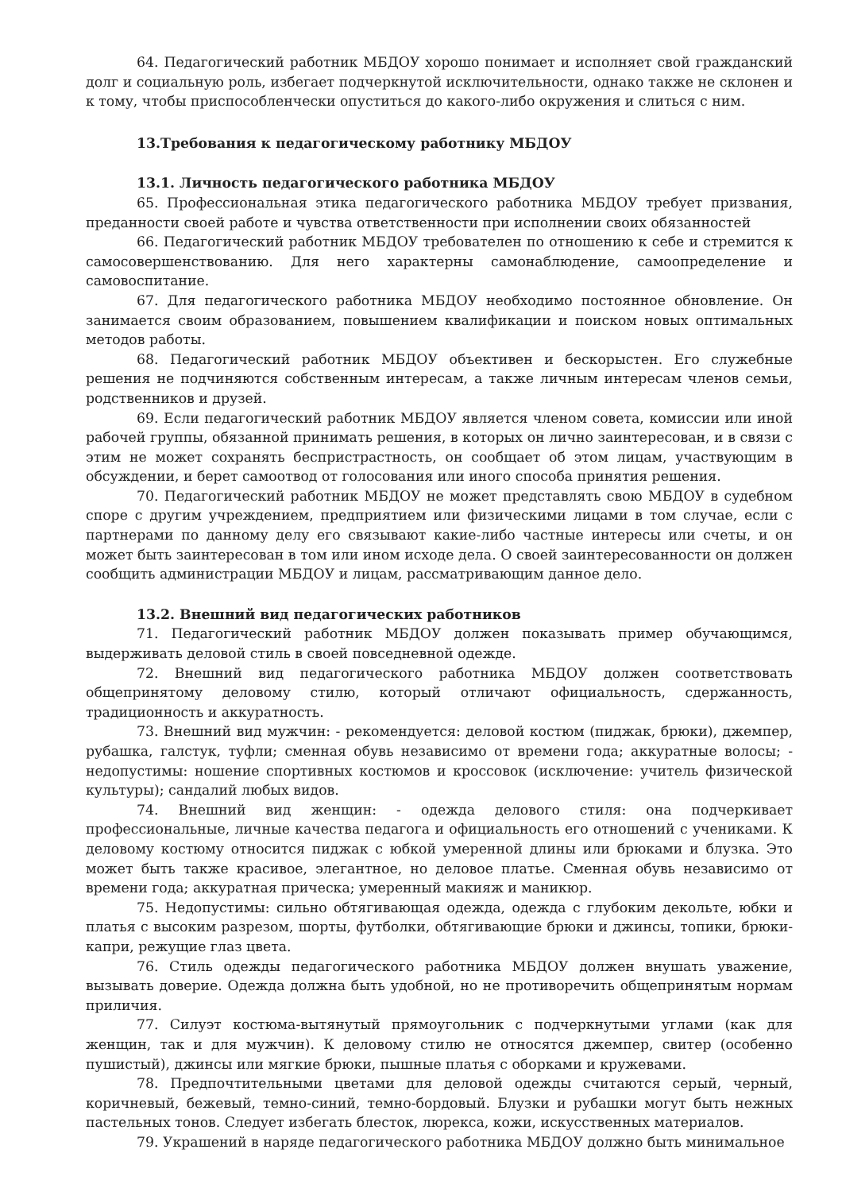64. Педагогический работник МБДОУ хорошо понимает и исполняет свой гражданский долг и социальную роль, избегает подчеркнутой исключительности, однако также не склонен и к тому, чтобы приспособленчески опуститься до какого-либо окружения и слиться с ним.
13.Требования к педагогическому работнику МБДОУ
13.1. Личность педагогического работника МБДОУ
65. Профессиональная этика педагогического работника МБДОУ требует призвания, преданности своей работе и чувства ответственности при исполнении своих обязанностей
66. Педагогический работник МБДОУ требователен по отношению к себе и стремится к самосовершенствованию. Для него характерны самонаблюдение, самоопределение и самовоспитание.
67. Для педагогического работника МБДОУ необходимо постоянное обновление. Он занимается своим образованием, повышением квалификации и поиском новых оптимальных методов работы.
68. Педагогический работник МБДОУ объективен и бескорыстен. Его служебные решения не подчиняются собственным интересам, а также личным интересам членов семьи, родственников и друзей.
69. Если педагогический работник МБДОУ является членом совета, комиссии или иной рабочей группы, обязанной принимать решения, в которых он лично заинтересован, и в связи с этим не может сохранять беспристрастность, он сообщает об этом лицам, участвующим в обсуждении, и берет самоотвод от голосования или иного способа принятия решения.
70. Педагогический работник МБДОУ не может представлять свою МБДОУ в судебном споре с другим учреждением, предприятием или физическими лицами в том случае, если с партнерами по данному делу его связывают какие-либо частные интересы или счеты, и он может быть заинтересован в том или ином исходе дела. О своей заинтересованности он должен сообщить администрации МБДОУ и лицам, рассматривающим данное дело.
13.2. Внешний вид педагогических работников
71. Педагогический работник МБДОУ должен показывать пример обучающимся, выдерживать деловой стиль в своей повседневной одежде.
72. Внешний вид педагогического работника МБДОУ должен соответствовать общепринятому деловому стилю, который отличают официальность, сдержанность, традиционность и аккуратность.
73. Внешний вид мужчин: - рекомендуется: деловой костюм (пиджак, брюки), джемпер, рубашка, галстук, туфли; сменная обувь независимо от времени года; аккуратные волосы; - недопустимы: ношение спортивных костюмов и кроссовок (исключение: учитель физической культуры); сандалий любых видов.
74. Внешний вид женщин: - одежда делового стиля: она подчеркивает профессиональные, личные качества педагога и официальность его отношений с учениками. К деловому костюму относится пиджак с юбкой умеренной длины или брюками и блузка. Это может быть также красивое, элегантное, но деловое платье. Сменная обувь независимо от времени года; аккуратная прическа; умеренный макияж и маникюр.
75. Недопустимы: сильно обтягивающая одежда, одежда с глубоким декольте, юбки и платья с высоким разрезом, шорты, футболки, обтягивающие брюки и джинсы, топики, брюки-капри, режущие глаз цвета.
76. Стиль одежды педагогического работника МБДОУ должен внушать уважение, вызывать доверие. Одежда должна быть удобной, но не противоречить общепринятым нормам приличия.
77. Силуэт костюма-вытянутый прямоугольник с подчеркнутыми углами (как для женщин, так и для мужчин). К деловому стилю не относятся джемпер, свитер (особенно пушистый), джинсы или мягкие брюки, пышные платья с оборками и кружевами.
78. Предпочтительными цветами для деловой одежды считаются серый, черный, коричневый, бежевый, темно-синий, темно-бордовый. Блузки и рубашки могут быть нежных пастельных тонов. Следует избегать блесток, люрекса, кожи, искусственных материалов.
79. Украшений в наряде педагогического работника МБДОУ должно быть минимальное